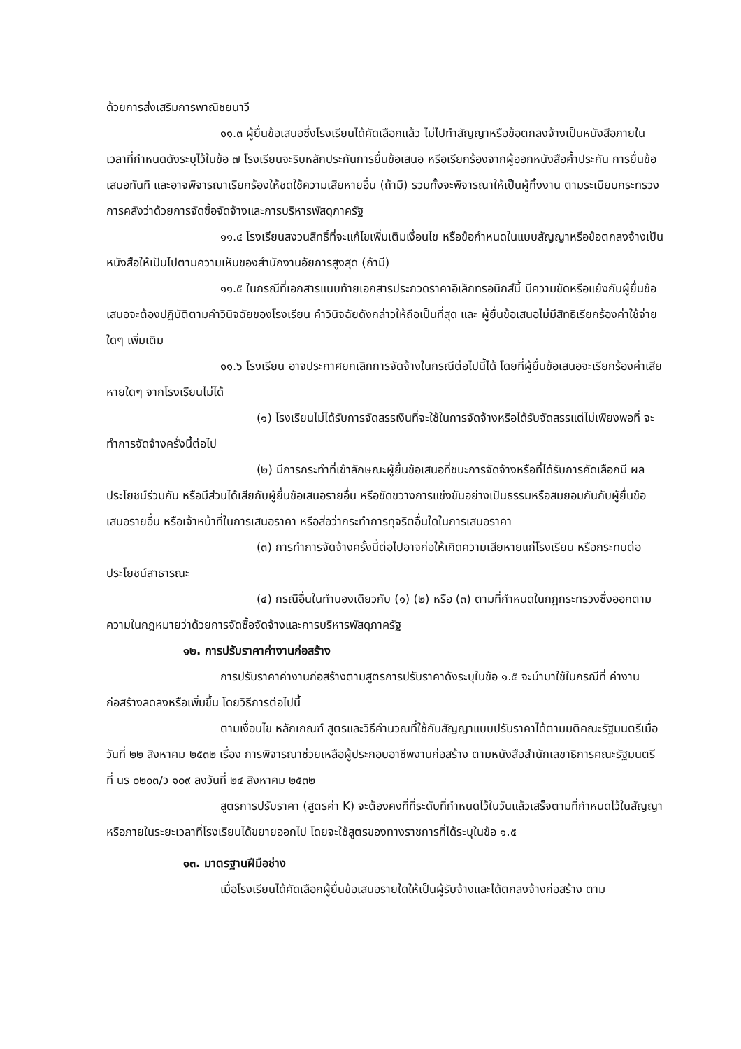ด้วยการส่งเสริมการพาณิชยนาวี
๑๑.๓ ผู้ยื่นข้อเสนอซึ่งโรงเรียนได้คัดเลือกแล้ว ไม่ไปทำสัญญาหรือข้อตกลงจ้างเป็นหนังสือภายในเวลาที่กำหนดดังระบุไว้ในข้อ ๗ โรงเรียนจะริบหลักประกันการยื่นข้อเสนอ หรือเรียกร้องจากผู้ออกหนังสือค้ำประกัน การยื่นข้อเสนอทันที และอาจพิจารณาเรียกร้องให้ชดใช้ความเสียหายอื่น (ถ้ามี) รวมทั้งจะพิจารณาให้เป็นผู้ทิ้งงาน ตามระเบียบกระทรวงการคลังว่าด้วยการจัดซื้อจัดจ้างและการบริหารพัสดุภาครัฐ
๑๑.๔ โรงเรียนสงวนสิทธิ์ที่จะแก้ไขเพิ่มเติมเงื่อนไข หรือข้อกำหนดในแบบสัญญาหรือข้อตกลงจ้างเป็นหนังสือให้เป็นไปตามความเห็นของสำนักงานอัยการสูงสุด (ถ้ามี)
๑๑.๕ ในกรณีที่เอกสารแนบท้ายเอกสารประกวดราคาอิเล็กทรอนิกส์นี้ มีความขัดหรือแย้งกันผู้ยื่นข้อเสนอจะต้องปฏิบัติตามคำวินิจฉัยของโรงเรียน คำวินิจฉัยดังกล่าวให้ถือเป็นที่สุด และ ผู้ยื่นข้อเสนอไม่มีสิทธิเรียกร้องค่าใช้จ่ายใดๆ เพิ่มเติม
๑๑.๖ โรงเรียน อาจประกาศยกเลิกการจัดจ้างในกรณีต่อไปนี้ได้ โดยที่ผู้ยื่นข้อเสนอจะเรียกร้องค่าเสียหายใดๆ จากโรงเรียนไม่ได้
(๑) โรงเรียนไม่ได้รับการจัดสรรเงินที่จะใช้ในการจัดจ้างหรือได้รับจัดสรรแต่ไม่เพียงพอที่ จะทำการจัดจ้างครั้งนี้ต่อไป
(๒) มีการกระทำที่เข้าลักษณะผู้ยื่นข้อเสนอที่ชนะการจัดจ้างหรือที่ได้รับการคัดเลือกมี ผลประโยชน์ร่วมกัน หรือมีส่วนได้เสียกับผู้ยื่นข้อเสนอรายอื่น หรือขัดขวางการแข่งขันอย่างเป็นธรรมหรือสมยอมกันกับผู้ยื่นข้อเสนอรายอื่น หรือเจ้าหน้าที่ในการเสนอราคา หรือส่อว่ากระทำการทุจริตอื่นใดในการเสนอราคา
(๓) การทำการจัดจ้างครั้งนี้ต่อไปอาจก่อให้เกิดความเสียหายแก่โรงเรียน หรือกระทบต่อประโยชน์สาธารณะ
(๔) กรณีอื่นในทำนองเดียวกับ (๑) (๒) หรือ (๓) ตามที่กำหนดในกฎกระทรวงซึ่งออกตามความในกฎหมายว่าด้วยการจัดซื้อจัดจ้างและการบริหารพัสดุภาครัฐ
๑๒. การปรับราคาค่างานก่อสร้าง
การปรับราคาค่างานก่อสร้างตามสูตรการปรับราคาดังระบุในข้อ ๑.๕ จะนำมาใช้ในกรณีที่ ค่างานก่อสร้างลดลงหรือเพิ่มขึ้น โดยวิธีการต่อไปนี้
ตามเงื่อนไข หลักเกณฑ์ สูตรและวิธีคำนวณที่ใช้กับสัญญาแบบปรับราคาได้ตามมติคณะรัฐมนตรีเมื่อวันที่ ๒๒ สิงหาคม ๒๕๓๒ เรื่อง การพิจารณาช่วยเหลือผู้ประกอบอาชีพงานก่อสร้าง ตามหนังสือสำนักเลขาธิการคณะรัฐมนตรี ที่ นร ๐๒๐๓/ว ๑๐๙ ลงวันที่ ๒๔ สิงหาคม ๒๕๓๒
สูตรการปรับราคา (สูตรค่า K) จะต้องคงที่ที่ระดับที่กำหนดไว้ในวันแล้วเสร็จตามที่กำหนดไว้ในสัญญา หรือภายในระยะเวลาที่โรงเรียนได้ขยายออกไป โดยจะใช้สูตรของทางราชการที่ได้ระบุในข้อ ๑.๕
๑๓. มาตรฐานฝีมือช่าง
เมื่อโรงเรียนได้คัดเลือกผู้ยื่นข้อเสนอรายใดให้เป็นผู้รับจ้างและได้ตกลงจ้างก่อสร้าง ตาม